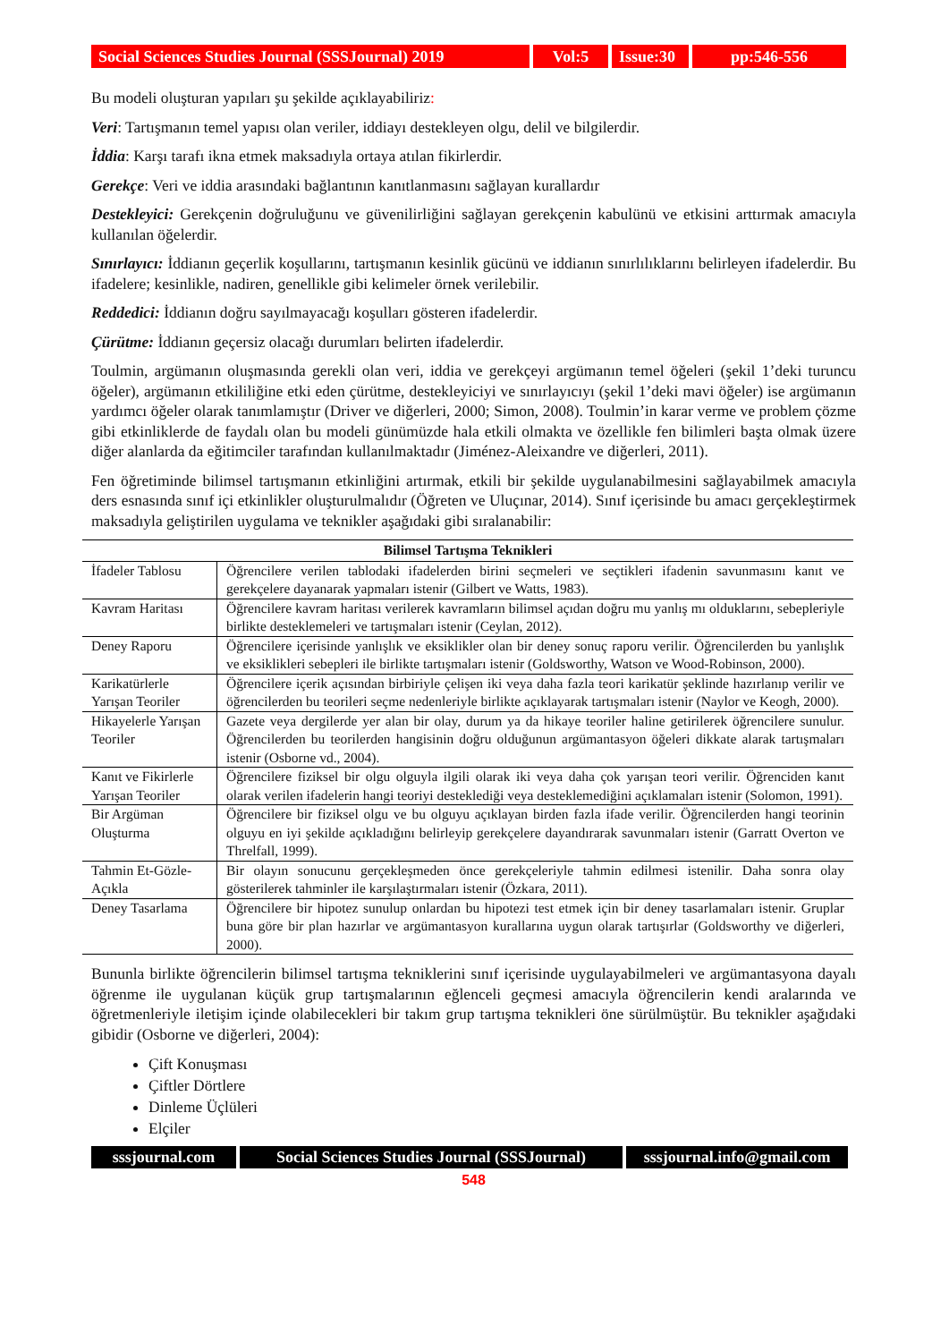Social Sciences Studies Journal (SSSJournal) 2019
Vol:5 Issue:30
pp:546-556
Bu modeli oluşturan yapıları şu şekilde açıklayabiliriz:
Veri: Tartışmanın temel yapısı olan veriler, iddiayı destekleyen olgu, delil ve bilgilerdir.
İddia: Karşı tarafı ikna etmek maksadıyla ortaya atılan fikirlerdir.
Gerekçe: Veri ve iddia arasındaki bağlantının kanıtlanmasını sağlayan kurallardır
Destekleyici: Gerekçenin doğruluğunu ve güvenilirliğini sağlayan gerekçenin kabulünü ve etkisini arttırmak amacıyla kullanılan öğelerdir.
Sınırlayıcı: İddianın geçerlik koşullarını, tartışmanın kesinlik gücünü ve iddianın sınırlılıklarını belirleyen ifadelerdir. Bu ifadelere; kesinlikle, nadiren, genellikle gibi kelimeler örnek verilebilir.
Reddedici: İddianın doğru sayılmayacağı koşulları gösteren ifadelerdir.
Çürütme: İddianın geçersiz olacağı durumları belirten ifadelerdir.
Toulmin, argümanın oluşmasında gerekli olan veri, iddia ve gerekçeyi argümanın temel öğeleri (şekil 1’deki turuncu öğeler), argümanın etkililiğine etki eden çürütme, destekleyiciyi ve sınırlayıcıyı (şekil 1’deki mavi öğeler) ise argümanın yardımcı öğeler olarak tanımlamıştır (Driver ve diğerleri, 2000; Simon, 2008). Toulmin’in karar verme ve problem çözme gibi etkinliklerde de faydalı olan bu modeli günümüzde hala etkili olmakta ve özellikle fen bilimleri başta olmak üzere diğer alanlarda da eğitimciler tarafından kullanılmaktadır (Jiménez-Aleixandre ve diğerleri, 2011).
Fen öğretiminde bilimsel tartışmanın etkinliğini artırmak, etkili bir şekilde uygulanabilmesini sağlayabilmek amacıyla ders esnasında sınıf içi etkinlikler oluşturulmalıdır (Öğreten ve Uluçınar, 2014). Sınıf içerisinde bu amacı gerçekleştirmek maksadıyla geliştirilen uygulama ve teknikler aşağıdaki gibi sıralanabilir:
| Bilimsel Tartışma Teknikleri | |
| --- | --- |
| İfadeler Tablosu | Öğrencilere verilen tablodaki ifadelerden birini seçmeleri ve seçtikleri ifadenin savunmasını kanıt ve gerekçelere dayanarak yapmaları istenir (Gilbert ve Watts, 1983). |
| Kavram Haritası | Öğrencilere kavram haritası verilerek kavramların bilimsel açıdan doğru mu yanlış mı olduklarını, sebepleriyle birlikte desteklemeleri ve tartışmaları istenir (Ceylan, 2012). |
| Deney Raporu | Öğrencilere içerisinde yanlışlık ve eksiklikler olan bir deney sonuç raporu verilir. Öğrencilerden bu yanlışlık ve eksiklikleri sebepleri ile birlikte tartışmaları istenir (Goldsworthy, Watson ve Wood-Robinson, 2000). |
| Karikatürlerle Yarışan Teoriler | Öğrencilere içerik açısından birbiriyle çelişen iki veya daha fazla teori karikatür şeklinde hazırlanıp verilir ve öğrencilerden bu teorileri seçme nedenleriyle birlikte açıklayarak tartışmaları istenir (Naylor ve Keogh, 2000). |
| Hikayelerle Yarışan Teoriler | Gazete veya dergilerde yer alan bir olay, durum ya da hikaye teoriler haline getirilerek öğrencilere sunulur. Öğrencilerden bu teorilerden hangisinin doğru olduğunun argümantasyon öğeleri dikkate alarak tartışmaları istenir (Osborne vd., 2004). |
| Kanıt ve Fikirlerle Yarışan Teoriler | Öğrencilere fiziksel bir olgu olguyla ilgili olarak iki veya daha çok yarışan teori verilir. Öğrenciden kanıt olarak verilen ifadelerin hangi teoriyi desteklediği veya desteklemediğini açıklamaları istenir (Solomon, 1991). |
| Bir Argüman Oluşturma | Öğrencilere bir fiziksel olgu ve bu olguyu açıklayan birden fazla ifade verilir. Öğrencilerden hangi teorinin olguyu en iyi şekilde açıkladığını belirleyip gerekçelere dayandırarak savunmaları istenir (Garratt Overton ve Threlfall, 1999). |
| Tahmin Et-Gözle- Açıkla | Bir olayın sonucunu gerçekleşmeden önce gerekçeleriyle tahmin edilmesi istenilir. Daha sonra olay gösterilerek tahminler ile karşılaştırmaları istenir (Özkara, 2011). |
| Deney Tasarlama | Öğrencilere bir hipotez sunulup onlardan bu hipotezi test etmek için bir deney tasarlamaları istenir. Gruplar buna göre bir plan hazırlar ve argümantasyon kurallarına uygun olarak tartışırlar (Goldsworthy ve diğerleri, 2000). |
Bununla birlikte öğrencilerin bilimsel tartışma tekniklerini sınıf içerisinde uygulayabilmeleri ve argümantasyona dayalı öğrenme ile uygulanan küçük grup tartışmalarının eğlenceli geçmesi amacıyla öğrencilerin kendi aralarında ve öğretmenleriyle iletişim içinde olabilecekleri bir takım grup tartışma teknikleri öne sürülmüştür. Bu teknikler aşağıdaki gibidir (Osborne ve diğerleri, 2004):
Çift Konuşması
Çiftler Dörtlere
Dinleme Üçlüleri
Elçiler
sssjournal.com Social Sciences Studies Journal (SSSJournal)
sssjournal.info@gmail.com
548